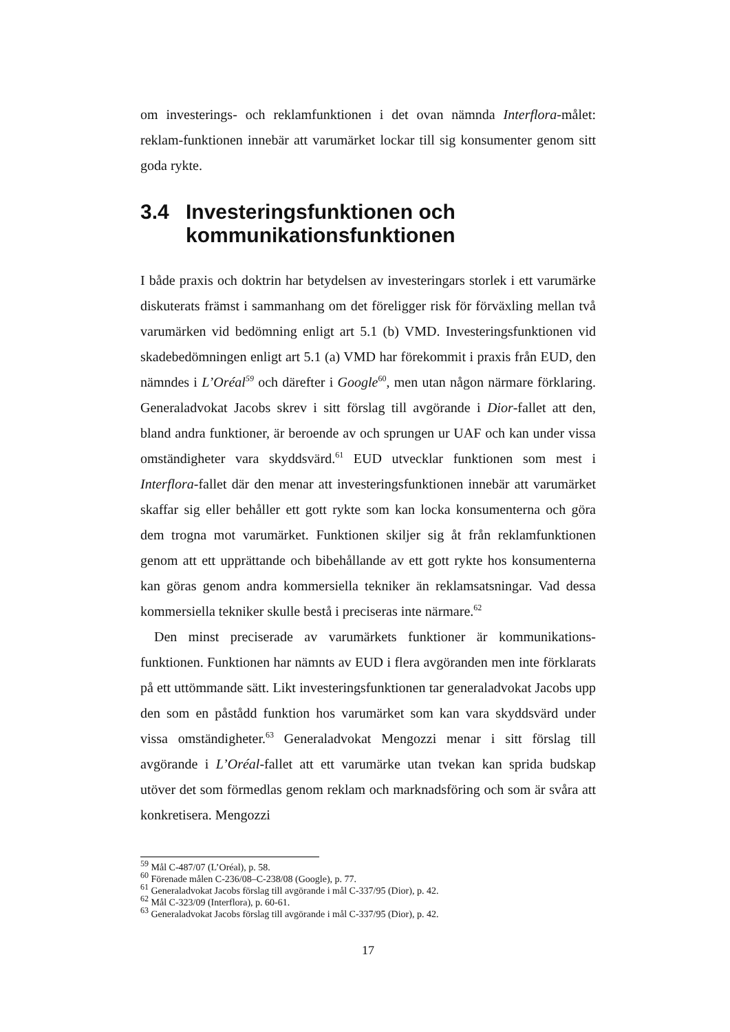om investerings- och reklamfunktionen i det ovan nämnda Interflora-målet: reklam-funktionen innebär att varumärket lockar till sig konsumenter genom sitt goda rykte.
3.4 Investeringsfunktionen och kommunikationsfunktionen
I både praxis och doktrin har betydelsen av investeringars storlek i ett varumärke diskuterats främst i sammanhang om det föreligger risk för förväxling mellan två varumärken vid bedömning enligt art 5.1 (b) VMD. Investeringsfunktionen vid skadebedömningen enligt art 5.1 (a) VMD har förekommit i praxis från EUD, den nämndes i L’Oréal<sup>59</sup> och därefter i Google<sup>60</sup>, men utan någon närmare förklaring. Generaladvokat Jacobs skrev i sitt förslag till avgörande i Dior-fallet att den, bland andra funktioner, är beroende av och sprungen ur UAF och kan under vissa omständigheter vara skyddsvärd.<sup>61</sup> EUD utvecklar funktionen som mest i Interflora-fallet där den menar att investeringsfunktionen innebär att varumärket skaffar sig eller behåller ett gott rykte som kan locka konsumenterna och göra dem trogna mot varumärket. Funktionen skiljer sig åt från reklamfunktionen genom att ett upprättande och bibehållande av ett gott rykte hos konsumenterna kan göras genom andra kommersiella tekniker än reklamsatsningar. Vad dessa kommersiella tekniker skulle bestå i preciseras inte närmare.<sup>62</sup>
Den minst preciserade av varumärkets funktioner är kommunikations-funktionen. Funktionen har nämnts av EUD i flera avgöranden men inte förklarats på ett uttömmande sätt. Likt investeringsfunktionen tar generaladvokat Jacobs upp den som en påstådd funktion hos varumärket som kan vara skyddsvärd under vissa omständigheter.<sup>63</sup> Generaladvokat Mengozzi menar i sitt förslag till avgörande i L’Oréal-fallet att ett varumärke utan tvekan kan sprida budskap utöver det som förmedlas genom reklam och marknadsföring och som är svåra att konkretisera. Mengozzi
<sup>59</sup> Mål C-487/07 (L’Oréal), p. 58.
<sup>60</sup> Förenade målen C-236/08–C-238/08 (Google), p. 77.
<sup>61</sup> Generaladvokat Jacobs förslag till avgörande i mål C-337/95 (Dior), p. 42.
<sup>62</sup> Mål C-323/09 (Interflora), p. 60-61.
<sup>63</sup> Generaladvokat Jacobs förslag till avgörande i mål C-337/95 (Dior), p. 42.
17